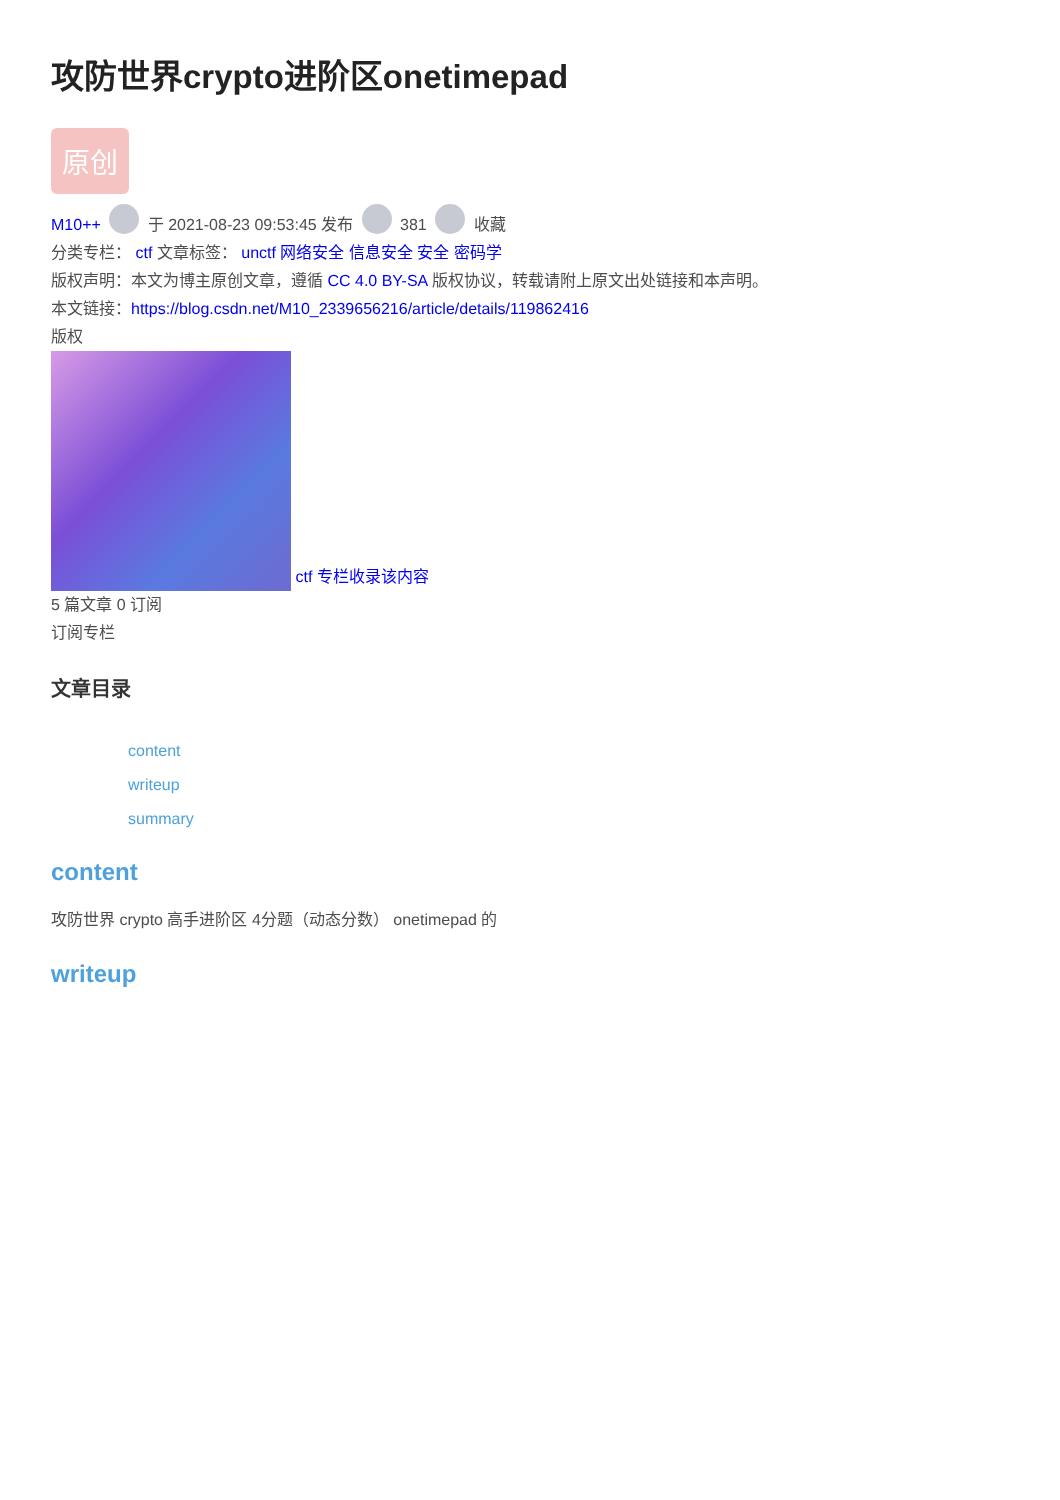攻防世界crypto进阶区onetimepad
原创
M10++ 于 2021-08-23 09:53:45 发布 381 收藏
分类专栏： ctf 文章标签： unctf 网络安全 信息安全 安全 密码学
版权声明：本文为博主原创文章，遵循 CC 4.0 BY-SA 版权协议，转载请附上原文出处链接和本声明。
本文链接：https://blog.csdn.net/M10_2339656216/article/details/119862416
版权
ctf 专栏收录该内容
5 篇文章 0 订阅
订阅专栏
文章目录
content
writeup
summary
content
攻防世界 crypto 高手进阶区 4分题（动态分数） onetimepad 的
writeup